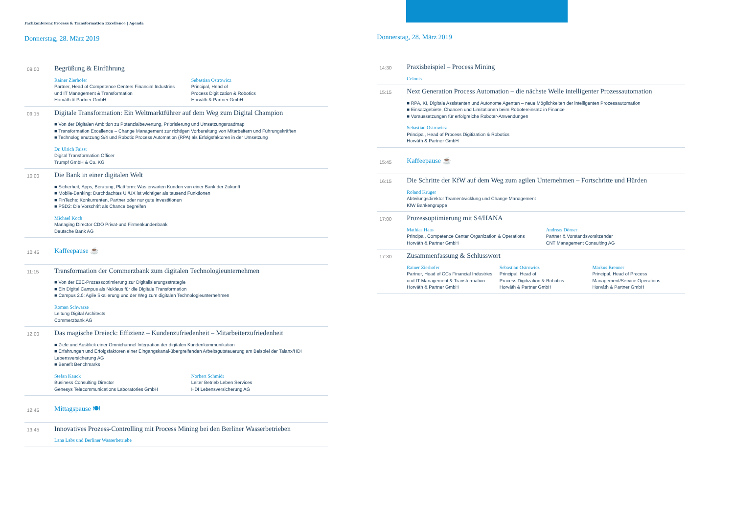Fachkonferenz Process & Transformation Excellence | Agenda
Donnerstag, 28. März 2019
09:00
Begrüßung & Einführung
Rainer Zierhofer
Partner, Head of Competence Centers Financial Industries
und IT Management & Transformation
Horváth & Partner GmbH
Sebastian Ostrowicz
Principal, Head of
Process Digitization & Robotics
Horváth & Partner GmbH
09:15
Digitale Transformation: Ein Weltmarktführer auf dem Weg zum Digital Champion
■ Von der Digitalen Ambition zu Potenzialbewertung, Priorisierung und Umsetzungsroadmap
■ Transformation Excellence – Change Management zur richtigen Vorbereitung von Mitarbeitern und Führungskräften
■ Technologienutzung S/4 und Robotic Process Automation (RPA) als Erfolgsfaktoren in der Umsetzung
Dr. Ulrich Faisst
Digital Transformation Officer
Trumpf GmbH & Co. KG
10:00
Die Bank in einer digitalen Welt
■ Sicherheit, Apps, Beratung, Plattform: Was erwarten Kunden von einer Bank der Zukunft
■ Mobile-Banking: Durchdachtes UI/UX ist wichtiger als tausend Funktionen
■ FinTechs: Konkurrenten, Partner oder nur gute Investitionen
■ PSD2: Die Vorschrift als Chance begreifen
Michael Koch
Managing Director CDO Privat-und Firmenkundenbank
Deutsche Bank AG
10:45
Kaffeepause ☕
11:15
Transformation der Commerzbank zum digitalen Technologieunternehmen
■ Von der E2E-Prozessoptimierung zur Digitalisierungsstrategie
■ Ein Digital Campus als Nukleus für die Digitale Transformation
■ Campus 2.0: Agile Skalierung und der Weg zum digitalen Technologieunternehmen
Roman Schwarze
Leitung Digital Architects
Commerzbank AG
12:00
Das magische Dreieck: Effizienz – Kundenzufriedenheit – Mitarbeiterzufriedenheit
■ Ziele und Ausblick einer Omnichannel Integration der digitalen Kundenkommunikation
■ Erfahrungen und Erfolgsfaktoren einer Eingangskanal-übergreifenden Arbeitsgutsteuerung am Beispiel der Talanx/HDI Lebensversicherung AG
■ Benefit Benchmarks
Stefan Kauck
Business Consulting Director
Genesys Telecommunications Laboratories GmbH
Norbert Schmidt
Leiter Betrieb Leben Services
HDI Lebensversicherung AG
12:45
Mittagspause 🍽
13:45
Innovatives Prozess-Controlling mit Process Mining bei den Berliner Wasserbetrieben
Lana Labs und Berliner Wasserbetriebe
Donnerstag, 28. März 2019
14:30
Praxisbeispiel – Process Mining
Celonis
15:15
Next Generation Process Automation – die nächste Welle intelligenter Prozessautomation
■ RPA, KI, Digitale Assistenten und Autonome Agenten – neue Möglichkeiten der intelligenten Prozessautomation
■ Einsatzgebiete, Chancen und Limitationen beim Robotereinsatz in Finance
■ Voraussetzungen für erfolgreiche Roboter-Anwendungen
Sebastian Ostrowicz
Principal, Head of Process Digitization & Robotics
Horváth & Partner GmbH
15:45
Kaffeepause ☕
16:15
Die Schritte der KfW auf dem Weg zum agilen Unternehmen – Fortschritte und Hürden
Roland Krüger
Abteilungsdirektor Teamentwicklung und Change Management
KfW Bankengruppe
17:00
Prozessoptimierung mit S4/HANA
Mathias Haas
Principal, Competence Center Organization & Operations
Horváth & Partner GmbH
Andreas Dörner
Partner & Vorstandsvorsitzender
CNT Management Consulting AG
17:30
Zusammenfassung & Schlusswort
Rainer Zierhofer
Partner, Head of CCs Financial Industries
und IT Management & Transformation
Horváth & Partner GmbH
Sebastian Ostrowicz
Principal, Head of
Process Digitization & Robotics
Horváth & Partner GmbH
Markus Brenner
Principal, Head of Process
Management/Service Operations
Horváth & Partner GmbH